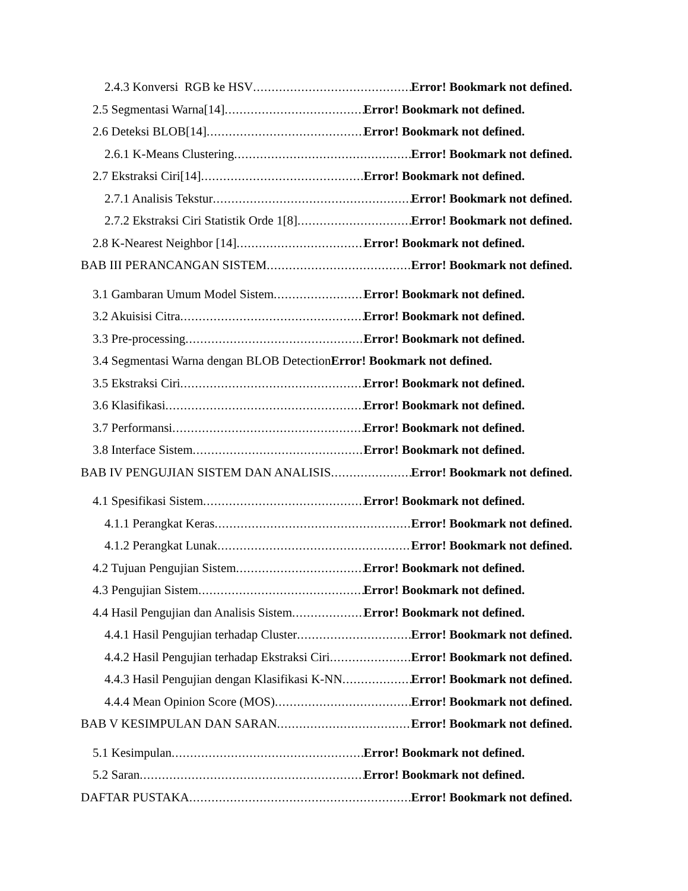2.4.3 Konversi RGB ke HSV Error! Bookmark not defined.
2.5 Segmentasi Warna[14] Error! Bookmark not defined.
2.6 Deteksi BLOB[14] Error! Bookmark not defined.
2.6.1 K-Means Clustering Error! Bookmark not defined.
2.7 Ekstraksi Ciri[14] Error! Bookmark not defined.
2.7.1 Analisis Tekstur Error! Bookmark not defined.
2.7.2 Ekstraksi Ciri Statistik Orde 1[8] Error! Bookmark not defined.
2.8 K-Nearest Neighbor [14] Error! Bookmark not defined.
BAB III PERANCANGAN SISTEM Error! Bookmark not defined.
3.1 Gambaran Umum Model Sistem Error! Bookmark not defined.
3.2 Akuisisi Citra Error! Bookmark not defined.
3.3 Pre-processing Error! Bookmark not defined.
3.4 Segmentasi Warna dengan BLOB Detection Error! Bookmark not defined.
3.5 Ekstraksi Ciri Error! Bookmark not defined.
3.6 Klasifikasi Error! Bookmark not defined.
3.7 Performansi Error! Bookmark not defined.
3.8 Interface Sistem Error! Bookmark not defined.
BAB IV PENGUJIAN SISTEM DAN ANALISIS Error! Bookmark not defined.
4.1 Spesifikasi Sistem Error! Bookmark not defined.
4.1.1 Perangkat Keras Error! Bookmark not defined.
4.1.2 Perangkat Lunak Error! Bookmark not defined.
4.2 Tujuan Pengujian Sistem Error! Bookmark not defined.
4.3 Pengujian Sistem Error! Bookmark not defined.
4.4 Hasil Pengujian dan Analisis Sistem Error! Bookmark not defined.
4.4.1 Hasil Pengujian terhadap Cluster Error! Bookmark not defined.
4.4.2 Hasil Pengujian terhadap Ekstraksi Ciri Error! Bookmark not defined.
4.4.3 Hasil Pengujian dengan Klasifikasi K-NN Error! Bookmark not defined.
4.4.4 Mean Opinion Score (MOS) Error! Bookmark not defined.
BAB V KESIMPULAN DAN SARAN Error! Bookmark not defined.
5.1 Kesimpulan Error! Bookmark not defined.
5.2 Saran Error! Bookmark not defined.
DAFTAR PUSTAKA Error! Bookmark not defined.